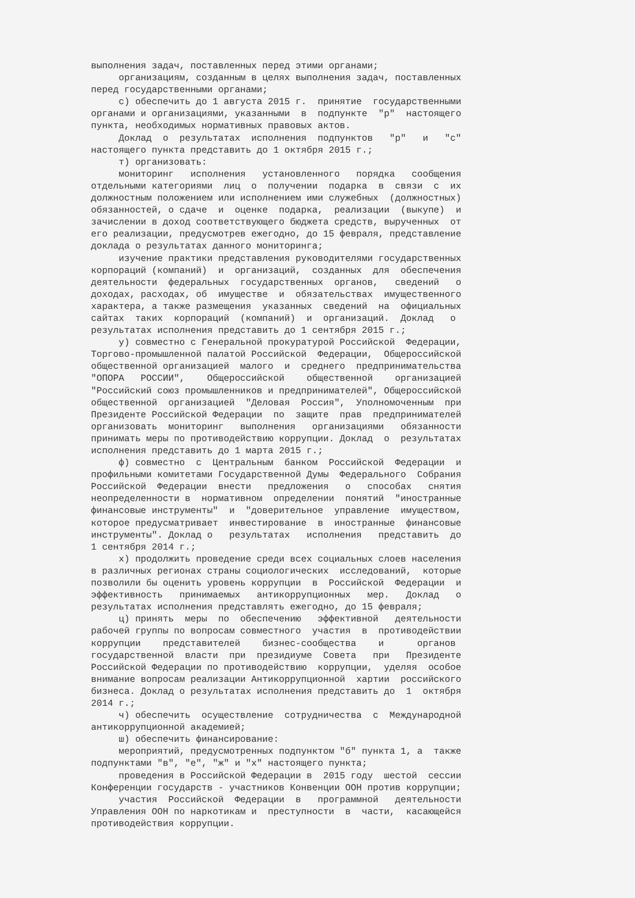выполнения задач, поставленных перед этими органами;
     организациям, созданным в целях выполнения задач, поставленных
перед государственными органами;
     с) обеспечить до 1 августа 2015 г.  принятие  государственными
органами и организациями, указанными  в  подпункте  "р"  настоящего
пункта, необходимых нормативных правовых актов.
     Доклад  о  результатах  исполнения  подпунктов   "р"   и   "с"
настоящего пункта представить до 1 октября 2015 г.;
     т) организовать:
     мониторинг   исполнения   установленного   порядка   сообщения
отдельными категориями  лиц  о  получении  подарка  в  связи  с  их
должностным положением или исполнением ими служебных  (должностных)
обязанностей, о сдаче  и  оценке  подарка,  реализации  (выкупе)  и
зачислении в доход соответствующего бюджета средств, вырученных  от
его реализации, предусмотрев ежегодно, до 15 февраля, представление
доклада о результатах данного мониторинга;
     изучение практики представления руководителями государственных
корпораций (компаний)  и  организаций,  созданных  для  обеспечения
деятельности  федеральных  государственных  органов,   сведений   о
доходах, расходах, об  имуществе  и  обязательствах  имущественного
характера, а также размещения  указанных  сведений  на  официальных
сайтах  таких  корпораций  (компаний)  и  организаций.  Доклад   о
результатах исполнения представить до 1 сентября 2015 г.;
     у) совместно с Генеральной прокуратурой Российской  Федерации,
Торгово-промышленной палатой Российской  Федерации,  Общероссийской
общественной организацией  малого  и  среднего  предпринимательства
"ОПОРА   РОССИИ",    Общероссийской    общественной    организацией
"Российский союз промышленников и предпринимателей", Общероссийской
общественной  организацией  "Деловая  Россия",  Уполномоченным  при
Президенте Российской Федерации  по  защите  прав  предпринимателей
организовать  мониторинг   выполнения   организациями   обязанности
принимать меры по противодействию коррупции. Доклад  о  результатах
исполнения представить до 1 марта 2015 г.;
     ф) совместно  с  Центральным  банком  Российской  Федерации  и
профильными комитетами Государственной Думы  Федерального  Собрания
Российской  Федерации  внести   предложения   о   способах   снятия
неопределенности в  нормативном  определении  понятий  "иностранные
финансовые инструменты"  и  "доверительное  управление  имуществом,
которое предусматривает  инвестирование  в  иностранные  финансовые
инструменты". Доклад о   результатах   исполнения   представить  до
1 сентября 2014 г.;
     х) продолжить проведение среди всех социальных слоев населения
в различных регионах страны социологических  исследований,  которые
позволили бы оценить уровень коррупции  в  Российской  Федерации  и
эффективность   принимаемых   антикоррупционных   мер.   Доклад   о
результатах исполнения представлять ежегодно, до 15 февраля;
     ц) принять  меры  по  обеспечению   эффективной   деятельности
рабочей группы по вопросам совместного  участия  в  противодействии
коррупции    представителей    бизнес-сообщества    и      органов
государственной  власти  при  президиуме  Совета   при   Президенте
Российской Федерации по противодействию  коррупции,  уделяя  особое
внимание вопросам реализации Антикоррупционной  хартии  российского
бизнеса. Доклад о результатах исполнения представить до  1  октября
2014 г.;
     ч) обеспечить  осуществление  сотрудничества  с  Международной
антикоррупционной академией;
     ш) обеспечить финансирование:
     мероприятий, предусмотренных подпунктом "б" пункта 1, а  также
подпунктами "в", "е", "ж" и "х" настоящего пункта;
     проведения в Российской Федерации в  2015 году  шестой  сессии
Конференции государств - участников Конвенции ООН против коррупции;
     участия  Российской  Федерации  в   программной   деятельности
Управления ООН по наркотикам и  преступности  в  части,  касающейся
противодействия коррупции.